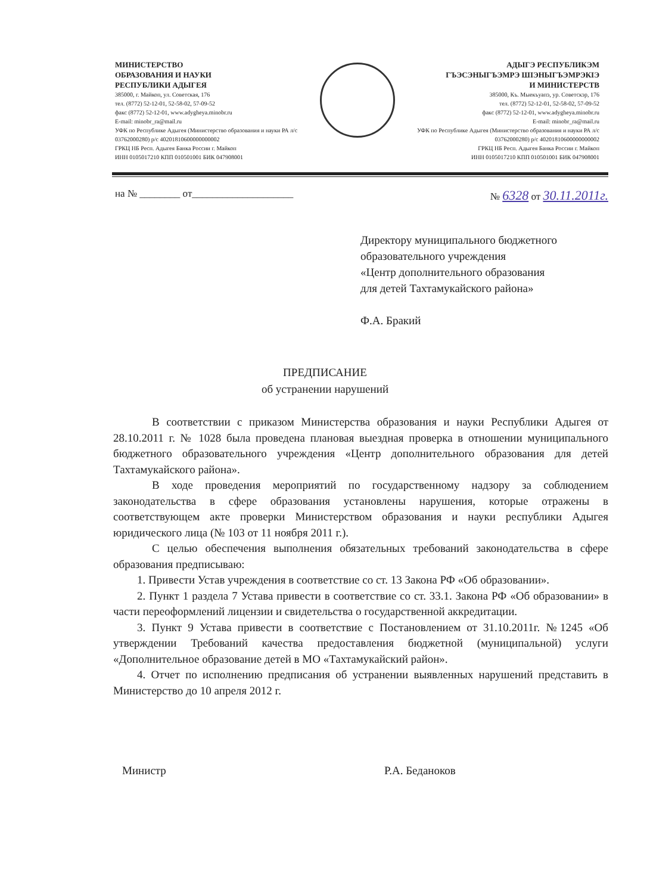МИНИСТЕРСТВО
ОБРАЗОВАНИЯ И НАУКИ
РЕСПУБЛИКИ АДЫГЕЯ
385000, г. Майкоп, ул. Советская, 176
тел. (8772) 52-12-01, 52-58-02, 57-09-52
факс (8772) 52-12-01, www.adygheya.minobr.ru
E-mail: minobr_ra@mail.ru
УФК по Республике Адыгея (Министерство образования и науки РА л/с 03762000280) р/с 40201810600000000002
ГРКЦ НБ Респ. Адыгея Банка России г. Майкоп
ИНН 0105017210 КПП 010501001 БИК 047908001
АДЫГЭ РЕСПУБЛИКЭМ
ГЪЭСЭНЫГЪЭМРЭ ШIЭНЫГЪЭМРЭКIЭ
И МИНИСТЕРСТВ
385000, Къ. Мыекъуапэ, ур. Советскэр, 176
тел. (8772) 52-12-01, 52-58-02, 57-09-52
факс (8772) 52-12-01, www.adygheya.minobr.ru
E-mail: minobr_ra@mail.ru
УФК по Республике Адыгея (Министерство образования и науки РА л/с 03762000280) р/с 40201810600000000002
ГРКЦ НБ Респ. Адыгея Банка России г. Майкоп
ИНН 0105017210 КПП 010501001 БИК 047908001
на № ________ от____________________ № 6328 от 30.11.2011г.
Директору муниципального бюджетного
образовательного учреждения
«Центр дополнительного образования
для детей Тахтамукайского района»
Ф.А. Бракий
ПРЕДПИСАНИЕ
об устранении нарушений
В соответствии с приказом Министерства образования и науки Республики Адыгея от 28.10.2011 г. № 1028 была проведена плановая выездная проверка в отношении муниципального бюджетного образовательного учреждения «Центр дополнительного образования для детей Тахтамукайского района».
В ходе проведения мероприятий по государственному надзору за соблюдением законодательства в сфере образования установлены нарушения, которые отражены в соответствующем акте проверки Министерством образования и науки республики Адыгея юридического лица (№ 103 от 11 ноября 2011 г.).
С целью обеспечения выполнения обязательных требований законодательства в сфере образования предписываю:
1. Привести Устав учреждения в соответствие со ст. 13 Закона РФ «Об образовании».
2. Пункт 1 раздела 7 Устава привести в соответствие со ст. 33.1. Закона РФ «Об образовании» в части переоформлений лицензии и свидетельства о государственной аккредитации.
3. Пункт 9 Устава привести в соответствие с Постановлением от 31.10.2011г. №1245 «Об утверждении Требований качества предоставления бюджетной (муниципальной) услуги «Дополнительное образование детей в МО «Тахтамукайский район».
4. Отчет по исполнению предписания об устранении выявленных нарушений представить в Министерство до 10 апреля 2012 г.
Министр Р.А. Беданоков